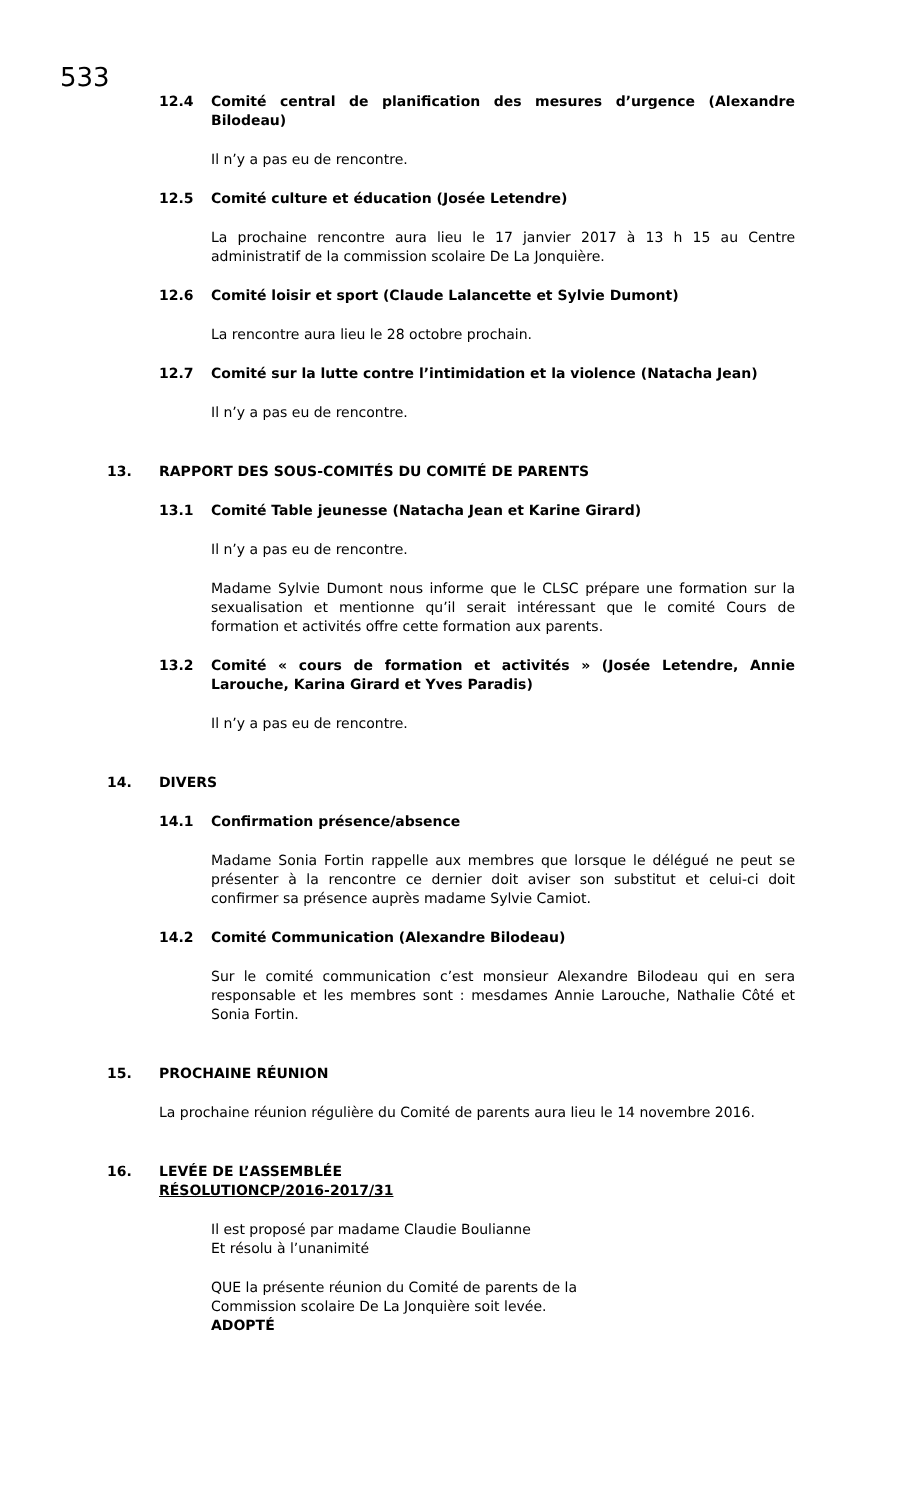533
12.4 Comité central de planification des mesures d’urgence (Alexandre Bilodeau)
Il n’y a pas eu de rencontre.
12.5 Comité culture et éducation (Josée Letendre)
La prochaine rencontre aura lieu le 17 janvier 2017 à 13 h 15 au Centre administratif de la commission scolaire De La Jonquière.
12.6 Comité loisir et sport (Claude Lalancette et Sylvie Dumont)
La rencontre aura lieu le 28 octobre prochain.
12.7 Comité sur la lutte contre l’intimidation et la violence (Natacha Jean)
Il n’y a pas eu de rencontre.
13. RAPPORT DES SOUS-COMITÉS DU COMITÉ DE PARENTS
13.1 Comité Table jeunesse (Natacha Jean et Karine Girard)
Il n’y a pas eu de rencontre.
Madame Sylvie Dumont nous informe que le CLSC prépare une formation sur la sexualisation et mentionne qu’il serait intéressant que le comité Cours de formation et activités offre cette formation aux parents.
13.2 Comité « cours de formation et activités » (Josée Letendre, Annie Larouche, Karina Girard et Yves Paradis)
Il n’y a pas eu de rencontre.
14. DIVERS
14.1 Confirmation présence/absence
Madame Sonia Fortin rappelle aux membres que lorsque le délégué ne peut se présenter à la rencontre ce dernier doit aviser son substitut et celui-ci doit confirmer sa présence auprès madame Sylvie Camiot.
14.2 Comité Communication (Alexandre Bilodeau)
Sur le comité communication c’est monsieur Alexandre Bilodeau qui en sera responsable et les membres sont : mesdames Annie Larouche, Nathalie Côté et Sonia Fortin.
15. PROCHAINE RÉUNION
La prochaine réunion régulière du Comité de parents aura lieu le 14 novembre 2016.
16. LEVÉE DE L’ASSEMBLÉE
RÉSOLUTIONCP/2016-2017/31
Il est proposé par madame Claudie Boulianne
Et résolu à l’unanimité
QUE la présente réunion du Comité de parents de la
Commission scolaire De La Jonquière soit levée.
ADOPTÉ